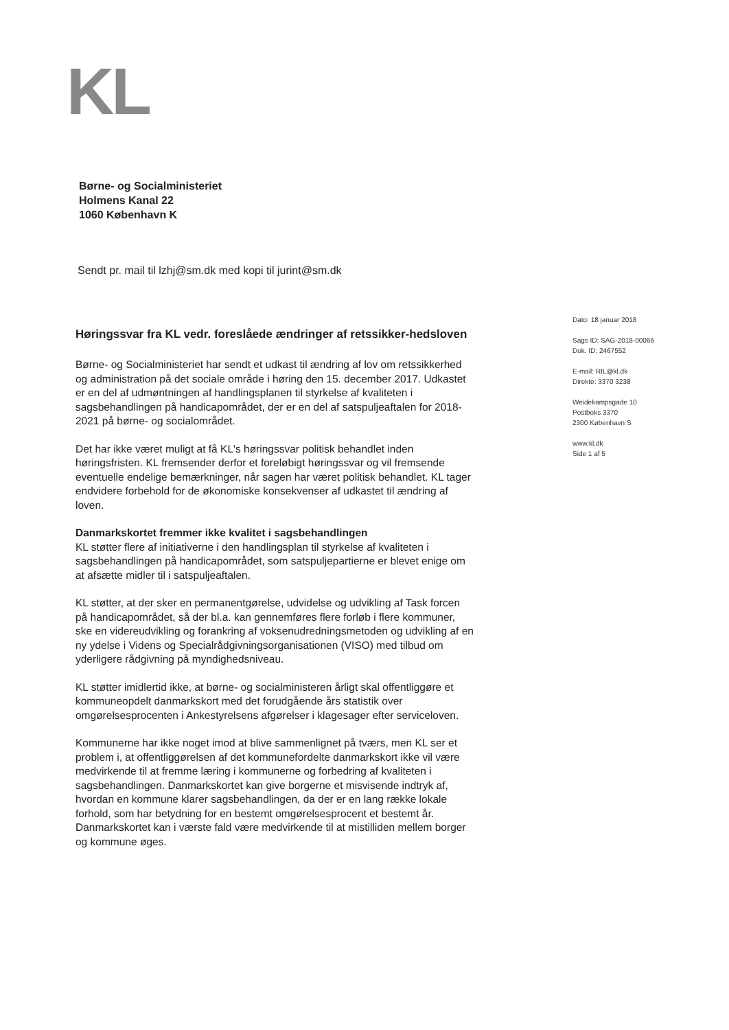KL
Børne- og Socialministeriet
Holmens Kanal 22
1060 København K
Sendt pr. mail til lzhj@sm.dk med kopi til jurint@sm.dk
Dato: 18 januar 2018
Sags ID: SAG-2018-00066
Dok. ID: 2467552
E-mail: RIL@kl.dk
Direkte: 3370 3238
Weidekampsgade 10
Postboks 3370
2300 København S
www.kl.dk
Side 1 af 5
Høringssvar fra KL vedr. foreslåede ændringer af retssikker-hedsloven
Børne- og Socialministeriet har sendt et udkast til ændring af lov om retssikkerhed og administration på det sociale område i høring den 15. december 2017. Udkastet er en del af udmøntningen af handlingsplanen til styrkelse af kvaliteten i sagsbehandlingen på handicapområdet, der er en del af satspuljeaftalen for 2018-2021 på børne- og socialområdet.
Det har ikke været muligt at få KL's høringssvar politisk behandlet inden høringsfristen. KL fremsender derfor et foreløbigt høringssvar og vil fremsende eventuelle endelige bemærkninger, når sagen har været politisk behandlet. KL tager endvidere forbehold for de økonomiske konsekvenser af udkastet til ændring af loven.
Danmarkskortet fremmer ikke kvalitet i sagsbehandlingen
KL støtter flere af initiativerne i den handlingsplan til styrkelse af kvaliteten i sagsbehandlingen på handicapområdet, som satspuljepartierne er blevet enige om at afsætte midler til i satspuljeaftalen.
KL støtter, at der sker en permanentgørelse, udvidelse og udvikling af Task forcen på handicapområdet, så der bl.a. kan gennemføres flere forløb i flere kommuner, ske en videreudvikling og forankring af voksenudredningsmetoden og udvikling af en ny ydelse i Videns og Specialrådgivningsorganisationen (VISO) med tilbud om yderligere rådgivning på myndighedsniveau.
KL støtter imidlertid ikke, at børne- og socialministeren årligt skal offentliggøre et kommuneopdelt danmarkskort med det forudgående års statistik over omgørelsesprocenten i Ankestyrelsens afgørelser i klagesager efter serviceloven.
Kommunerne har ikke noget imod at blive sammenlignet på tværs, men KL ser et problem i, at offentliggørelsen af det kommunefordelte danmarkskort ikke vil være medvirkende til at fremme læring i kommunerne og forbedring af kvaliteten i sagsbehandlingen. Danmarkskortet kan give borgerne et misvisende indtryk af, hvordan en kommune klarer sagsbehandlingen, da der er en lang række lokale forhold, som har betydning for en bestemt omgørelsesprocent et bestemt år. Danmarkskortet kan i værste fald være medvirkende til at mistilliden mellem borger og kommune øges.